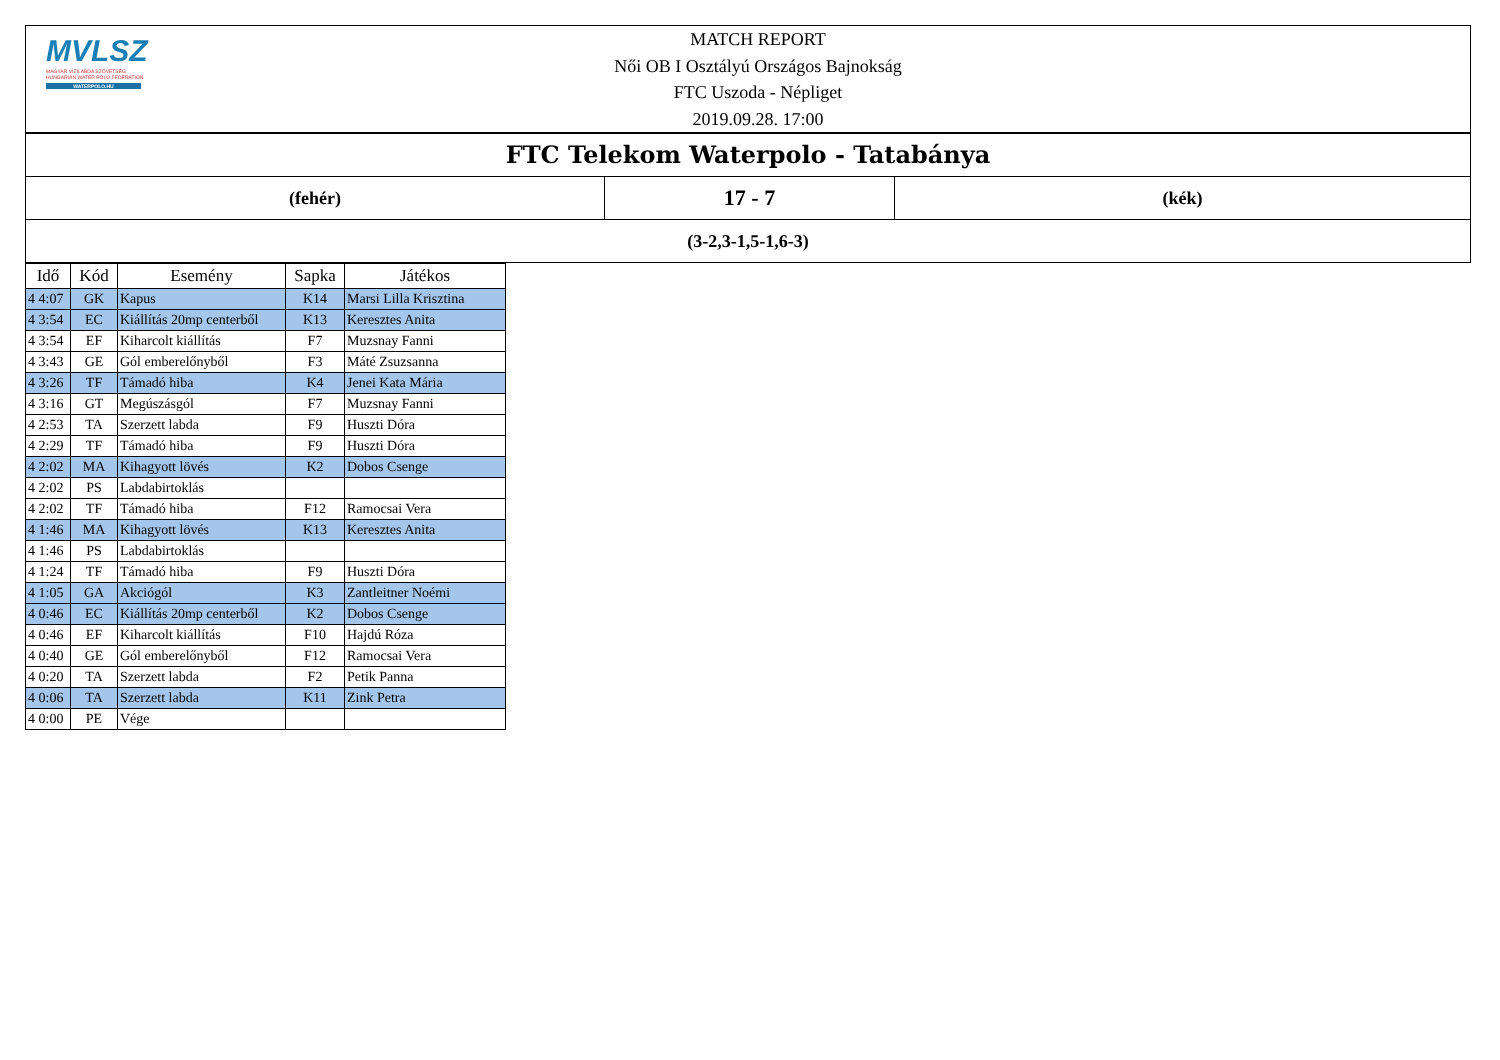MVLSZ
MAGYAR VÍZILABDA SZÖVETSÉG
HUNGARIAN WATER POLO FEDERATION
WATERPOLO.HU
MATCH REPORT
Női OB I Osztályú Országos Bajnokság
FTC Uszoda - Népliget
2019.09.28. 17:00
FTC Telekom Waterpolo - Tatabánya
(fehér)
17 - 7
(kék)
(3-2,3-1,5-1,6-3)
| Idő | Kód | Esemény | Sapka | Játékos |
| --- | --- | --- | --- | --- |
| 4 4:07 | GK | Kapus | K14 | Marsi Lilla Krisztina |
| 4 3:54 | EC | Kiállítás 20mp centerből | K13 | Keresztes Anita |
| 4 3:54 | EF | Kiharcolt kiállítás | F7 | Muzsnay Fanni |
| 4 3:43 | GE | Gól emberelőnyből | F3 | Máté Zsuzsanna |
| 4 3:26 | TF | Támadó hiba | K4 | Jenei Kata Mária |
| 4 3:16 | GT | Megúszásgól | F7 | Muzsnay Fanni |
| 4 2:53 | TA | Szerzett labda | F9 | Huszti Dóra |
| 4 2:29 | TF | Támadó hiba | F9 | Huszti Dóra |
| 4 2:02 | MA | Kihagyott lövés | K2 | Dobos Csenge |
| 4 2:02 | PS | Labdabirtoklás | | |
| 4 2:02 | TF | Támadó hiba | F12 | Ramocsai Vera |
| 4 1:46 | MA | Kihagyott lövés | K13 | Keresztes Anita |
| 4 1:46 | PS | Labdabirtoklás | | |
| 4 1:24 | TF | Támadó hiba | F9 | Huszti Dóra |
| 4 1:05 | GA | Akciógól | K3 | Zantleitner Noémi |
| 4 0:46 | EC | Kiállítás 20mp centerből | K2 | Dobos Csenge |
| 4 0:46 | EF | Kiharcolt kiállítás | F10 | Hajdú Róza |
| 4 0:40 | GE | Gól emberelőnyből | F12 | Ramocsai Vera |
| 4 0:20 | TA | Szerzett labda | F2 | Petik Panna |
| 4 0:06 | TA | Szerzett labda | K11 | Zink Petra |
| 4 0:00 | PE | Vége | | |